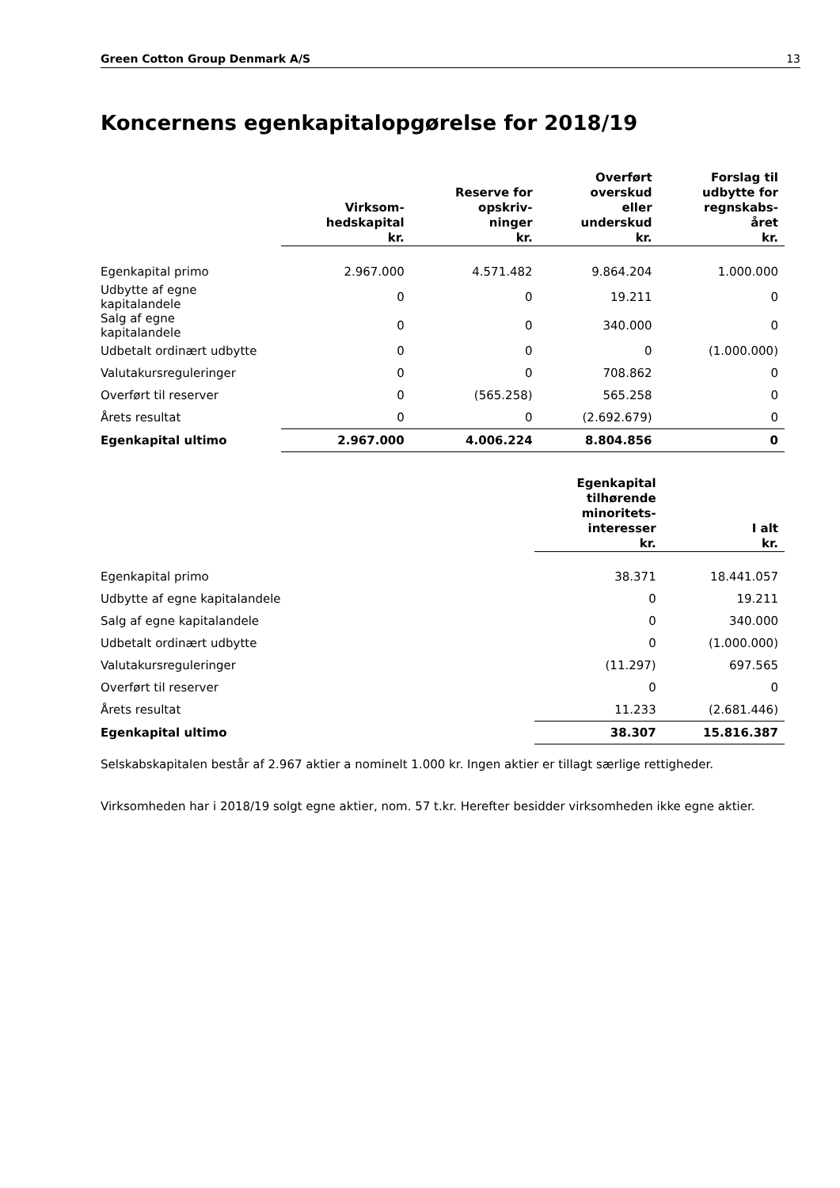Green Cotton Group Denmark A/S 13
Koncernens egenkapitalopgørelse for 2018/19
| | Virksom- hedskapital kr. | Reserve for opskriv- ninger kr. | Overført overskud eller underskud kr. | Forslag til udbytte for regnskabs- året kr. |
| --- | --- | --- | --- | --- |
| Egenkapital primo | 2.967.000 | 4.571.482 | 9.864.204 | 1.000.000 |
| Udbytte af egne kapitalandele | 0 | 0 | 19.211 | 0 |
| Salg af egne kapitalandele | 0 | 0 | 340.000 | 0 |
| Udbetalt ordinært udbytte | 0 | 0 | 0 | (1.000.000) |
| Valutakursreguleringer | 0 | 0 | 708.862 | 0 |
| Overført til reserver | 0 | (565.258) | 565.258 | 0 |
| Årets resultat | 0 | 0 | (2.692.679) | 0 |
| Egenkapital ultimo | 2.967.000 | 4.006.224 | 8.804.856 | 0 |
| | Egenkapital tilhørende minoritets- interesser kr. | I alt kr. |
| --- | --- | --- |
| Egenkapital primo | 38.371 | 18.441.057 |
| Udbytte af egne kapitalandele | 0 | 19.211 |
| Salg af egne kapitalandele | 0 | 340.000 |
| Udbetalt ordinært udbytte | 0 | (1.000.000) |
| Valutakursreguleringer | (11.297) | 697.565 |
| Overført til reserver | 0 | 0 |
| Årets resultat | 11.233 | (2.681.446) |
| Egenkapital ultimo | 38.307 | 15.816.387 |
Selskabskapitalen består af 2.967 aktier a nominelt 1.000 kr. Ingen aktier er tillagt særlige rettigheder.
Virksomheden har i 2018/19 solgt egne aktier, nom. 57 t.kr. Herefter besidder virksomheden ikke egne aktier.